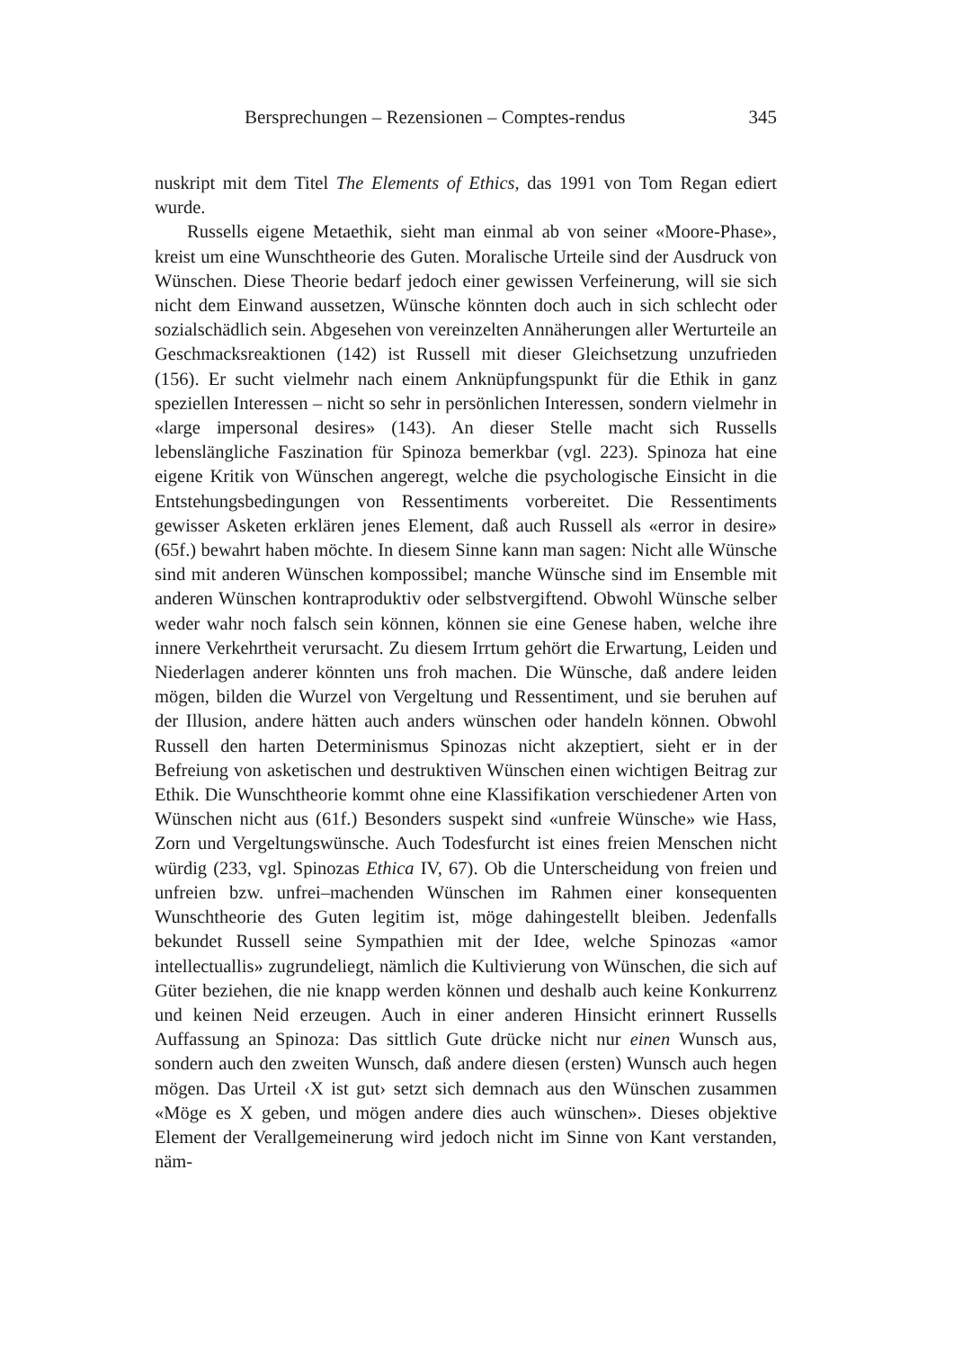Bersprechungen – Rezensionen – Comptes-rendus 345
nuskript mit dem Titel The Elements of Ethics, das 1991 von Tom Regan ediert wurde.
Russells eigene Metaethik, sieht man einmal ab von seiner «Moore-Phase», kreist um eine Wunschtheorie des Guten. Moralische Urteile sind der Ausdruck von Wünschen. Diese Theorie bedarf jedoch einer gewissen Verfeinerung, will sie sich nicht dem Einwand aussetzen, Wünsche könnten doch auch in sich schlecht oder sozialschädlich sein. Abgesehen von vereinzelten Annäherungen aller Werturteile an Geschmacksreaktionen (142) ist Russell mit dieser Gleichsetzung unzufrieden (156). Er sucht vielmehr nach einem Anknüpfungspunkt für die Ethik in ganz speziellen Interessen – nicht so sehr in persönlichen Interessen, sondern vielmehr in «large impersonal desires» (143). An dieser Stelle macht sich Russells lebenslängliche Faszination für Spinoza bemerkbar (vgl. 223). Spinoza hat eine eigene Kritik von Wünschen angeregt, welche die psychologische Einsicht in die Entstehungsbedingungen von Ressentiments vorbereitet. Die Ressentiments gewisser Asketen erklären jenes Element, daß auch Russell als «error in desire» (65f.) bewahrt haben möchte. In diesem Sinne kann man sagen: Nicht alle Wünsche sind mit anderen Wünschen kompossibel; manche Wünsche sind im Ensemble mit anderen Wünschen kontraproduktiv oder selbstvergiftend. Obwohl Wünsche selber weder wahr noch falsch sein können, können sie eine Genese haben, welche ihre innere Verkehrtheit verursacht. Zu diesem Irrtum gehört die Erwartung, Leiden und Niederlagen anderer könnten uns froh machen. Die Wünsche, daß andere leiden mögen, bilden die Wurzel von Vergeltung und Ressentiment, und sie beruhen auf der Illusion, andere hätten auch anders wünschen oder handeln können. Obwohl Russell den harten Determinismus Spinozas nicht akzeptiert, sieht er in der Befreiung von asketischen und destruktiven Wünschen einen wichtigen Beitrag zur Ethik. Die Wunschtheorie kommt ohne eine Klassifikation verschiedener Arten von Wünschen nicht aus (61f.) Besonders suspekt sind «unfreie Wünsche» wie Hass, Zorn und Vergeltungswünsche. Auch Todesfurcht ist eines freien Menschen nicht würdig (233, vgl. Spinozas Ethica IV, 67). Ob die Unterscheidung von freien und unfreien bzw. unfrei–machenden Wünschen im Rahmen einer konsequenten Wunschtheorie des Guten legitim ist, möge dahingestellt bleiben. Jedenfalls bekundet Russell seine Sympathien mit der Idee, welche Spinozas «amor intellectuallis» zugrundeliegt, nämlich die Kultivierung von Wünschen, die sich auf Güter beziehen, die nie knapp werden können und deshalb auch keine Konkurrenz und keinen Neid erzeugen. Auch in einer anderen Hinsicht erinnert Russells Auffassung an Spinoza: Das sittlich Gute drücke nicht nur einen Wunsch aus, sondern auch den zweiten Wunsch, daß andere diesen (ersten) Wunsch auch hegen mögen. Das Urteil ‹X ist gut› setzt sich demnach aus den Wünschen zusammen «Möge es X geben, und mögen andere dies auch wünschen». Dieses objektive Element der Verallgemeinerung wird jedoch nicht im Sinne von Kant verstanden, näm-